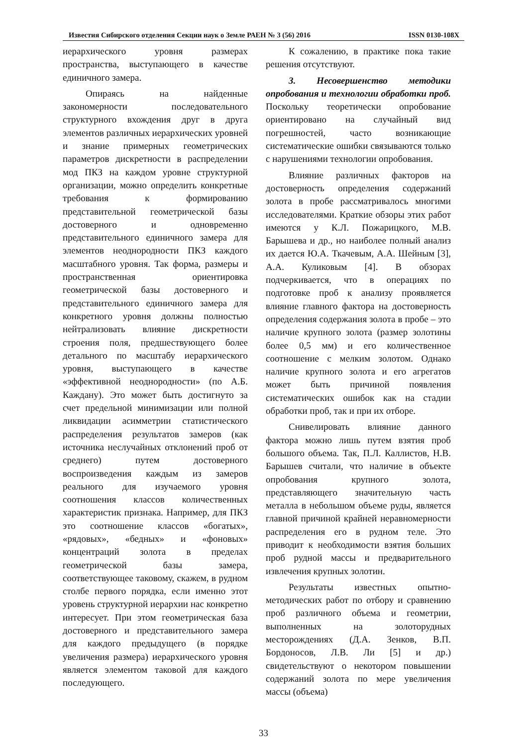Известия Сибирского отделения Секции наук о Земле РАЕН № 3 (56) 2016 ISSN 0130-108X
иерархического уровня размерах пространства, выступающего в качестве единичного замера.
Опираясь на найденные закономерности последовательного структурного вхождения друг в друга элементов различных иерархических уровней и знание примерных геометрических параметров дискретности в распределении мод ПКЗ на каждом уровне структурной организации, можно определить конкретные требования к формированию представительной геометрической базы достоверного и одновременно представительного единичного замера для элементов неоднородности ПКЗ каждого масштабного уровня. Так форма, размеры и пространственная ориентировка геометрической базы достоверного и представительного единичного замера для конкретного уровня должны полностью нейтрализовать влияние дискретности строения поля, предшествующего более детального по масштабу иерархического уровня, выступающего в качестве «эффективной неоднородности» (по А.Б. Каждану). Это может быть достигнуто за счет предельной минимизации или полной ликвидации асимметрии статистического распределения результатов замеров (как источника неслучайных отклонений проб от среднего) путем достоверного воспроизведения каждым из замеров реального для изучаемого уровня соотношения классов количественных характеристик признака. Например, для ПКЗ это соотношение классов «богатых», «рядовых», «бедных» и «фоновых» концентраций золота в пределах геометрической базы замера, соответствующее таковому, скажем, в рудном столбе первого порядка, если именно этот уровень структурной иерархии нас конкретно интересует. При этом геометрическая база достоверного и представительного замера для каждого предыдущего (в порядке увеличения размера) иерархического уровня является элементом таковой для каждого последующего.
К сожалению, в практике пока такие решения отсутствуют.
3. Несовершенство методики опробования и технологии обработки проб. Поскольку теоретически опробование ориентировано на случайный вид погрешностей, часто возникающие систематические ошибки связываются только с нарушениями технологии опробования.
Влияние различных факторов на достоверность определения содержаний золота в пробе рассматривалось многими исследователями. Краткие обзоры этих работ имеются у К.Л. Пожарицкого, М.В. Барышева и др., но наиболее полный анализ их дается Ю.А. Ткачевым, А.А. Шейным [3], А.А. Куликовым [4]. В обзорах подчеркивается, что в операциях по подготовке проб к анализу проявляется влияние главного фактора на достоверность определения содержания золота в пробе – это наличие крупного золота (размер золотины более 0,5 мм) и его количественное соотношение с мелким золотом. Однако наличие крупного золота и его агрегатов может быть причиной появления систематических ошибок как на стадии обработки проб, так и при их отборе.
Снивелировать влияние данного фактора можно лишь путем взятия проб большого объема. Так, П.Л. Каллистов, Н.В. Барышев считали, что наличие в объекте опробования крупного золота, представляющего значительную часть металла в небольшом объеме руды, является главной причиной крайней неравномерности распределения его в рудном теле. Это приводит к необходимости взятия больших проб рудной массы и предварительного извлечения крупных золотин.
Результаты известных опытно-методических работ по отбору и сравнению проб различного объема и геометрии, выполненных на золоторудных месторождениях (Д.А. Зенков, В.П. Бордоносов, Л.В. Ли [5] и др.) свидетельствуют о некотором повышении содержаний золота по мере увеличения массы (объема)
33